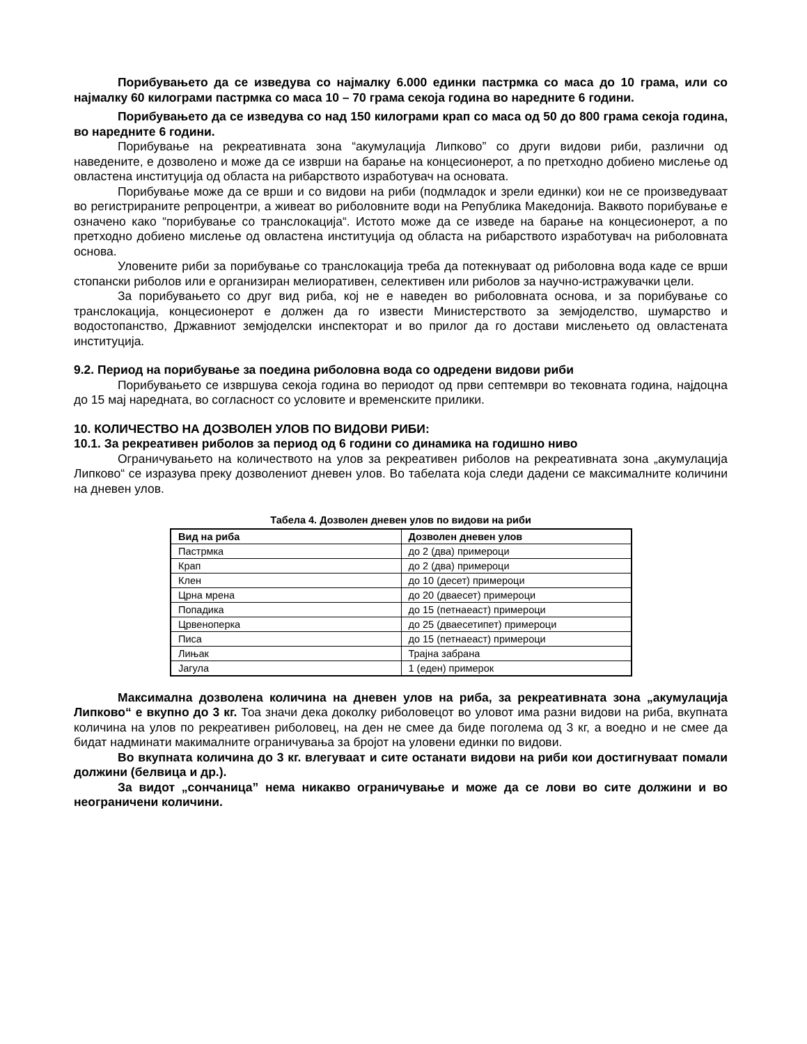Порибувањето да се изведува со најмалку 6.000 единки пастрмка со маса до 10 грама, или со најмалку 60 килограми пастрмка со маса 10 – 70 грама секоја година во наредните 6 години.
Порибувањето да се изведува со над 150 килограми крап со маса од 50 до 800 грама секоја година, во наредните 6 години.
Порибување на рекреативната зона “акумулација Липково” со други видови риби, различни од наведените, е дозволено и може да се изврши на барање на концесионерот, а по претходно добиено мислење од овластена институција од областа на рибарството изработувач на основата.
Порибување може да се врши и со видови на риби (подмладок и зрели единки) кои не се произведуваат во регистрираните репроцентри, а живеат во риболовните води на Република Македонија. Ваквото порибување е означено како “порибување со транслокација“. Истото може да се изведе на барање на концесионерот, а по претходно добиено мислење од овластена институција од областа на рибарството изработувач на риболовната основа.
Уловените риби за порибување со транслокација треба да потекнуваат од риболовна вода каде се врши стопански риболов или е организиран мелиоративен, селективен или риболов за научно-истражувачки цели.
За порибувањето со друг вид риба, кој не е наведен во риболовната основа, и за порибување со транслокација, концесионерот е должен да го извести Министерството за земјоделство, шумарство и водостопанство, Државниот земјоделски инспекторат и во прилог да го достави мислењето од овластената институција.
9.2. Период на порибување за поедина риболовна вода со одредени видови риби
Порибувањето се извршува секоја година во периодот од први септември во тековната година, најдоцна до 15 мај наредната, во согласност со условите и временските прилики.
10. КОЛИЧЕСТВО НА ДОЗВОЛЕН УЛОВ ПО ВИДОВИ РИБИ:
10.1. За рекреативен риболов за период од 6 години со динамика на годишно ниво
Ограничувањето на количеството на улов за рекреативен риболов на рекреативната зона „акумулација Липково“ се изразува преку дозволениот дневен улов. Во табелата која следи дадени се максималните количини на дневен улов.
Табела 4. Дозволен дневен улов по видови на риби
| Вид на риба | Дозволен дневен улов |
| --- | --- |
| Пастрмка | до 2 (два) примероци |
| Крап | до 2 (два) примероци |
| Клен | до 10 (десет) примероци |
| Црна мрена | до 20 (дваесет) примероци |
| Попадика | до 15 (петнаеаст) примероци |
| Црвеноперка | до 25 (дваесетипет) примероци |
| Писа | до 15 (петнаеаст) примероци |
| Лињак | Трајна забрана |
| Јагула | 1 (еден) примерок |
Максимална дозволена количина на дневен улов на риба, за рекреативната зона „акумулација Липково“ е вкупно до 3 кг. Тоа значи дека доколку риболовецот во уловот има разни видови на риба, вкупната количина на улов по рекреативен риболовец, на ден не смее да биде поголема од 3 кг, а воедно и не смее да бидат надминати макималните ограничувања за бројот на уловени единки по видови.
Во вкупната количина до 3 кг. влегуваат и сите останати видови на риби кои достигнуваат помали должини (белвица и др.).
За видот „сончаница” нема никакво ограничување и може да се лови во сите должини и во неограничени количини.